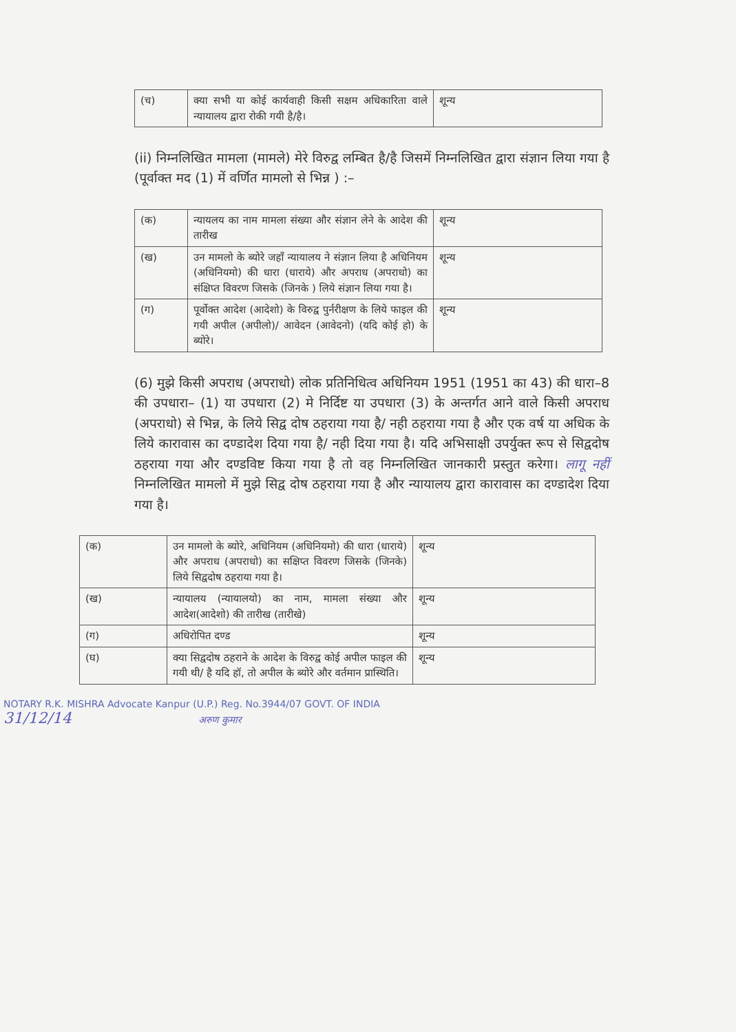| (च) | क्या सभी या कोई कार्यवाही किसी सक्षम अधिकारिता वाले न्यायालय द्वारा रोकी गयी है/है। | शून्य |
(ii) निम्नलिखित मामला (मामले) मेरे विरुद्व लम्बित है/है जिसमें निम्नलिखित द्वारा संज्ञान लिया गया है (पूर्वाक्त मद (1) में वर्णित मामलो से भिन्न ) :–
| (क) | न्यायलय का नाम मामला संख्या और संज्ञान लेने के आदेश की तारीख | शून्य |
| (ख) | उन मामलो के ब्योरे जहाँ न्यायालय ने संज्ञान लिया है अधिनियम (अधिनियमो) की धारा (धाराये) और अपराध (अपराधो) का संक्षिप्त विवरण जिसके (जिनके ) लिये संज्ञान लिया गया है। | शून्य |
| (ग) | पूर्वोक्त आदेश (आदेशो) के विरुद्व पुर्नरीक्षण के लिये फाइल की गयी अपील (अपीलो)/ आवेदन (आवेदनो) (यदि कोई हो) के ब्योरे। | शून्य |
(6) मुझे किसी अपराध (अपराधो) लोक प्रतिनिधित्व अधिनियम 1951 (1951 का 43) की धारा–8 की उपधारा– (1) या उपधारा (2) मे निर्दिष्ट या उपधारा (3) के अन्तर्गत आने वाले किसी अपराध (अपराधो) से भिन्न, के लिये सिद्व दोष ठहराया गया है/ नही ठहराया गया है और एक वर्ष या अधिक के लिये कारावास का दण्डादेश दिया गया है/ नही दिया गया है। यदि अभिसाक्षी उपर्युक्त रूप से सिद्वदोष ठहराया गया और दण्डविष्ट किया गया है तो वह निम्नलिखित जानकारी प्रस्तुत करेगा। लागू नहीं निम्नलिखित मामलो में मुझे सिद्व दोष ठहराया गया है और न्यायालय द्वारा कारावास का दण्डादेश दिया गया है।
| (क) | उन मामलो के ब्योरे, अधिनियम (अधिनियमो) की धारा (धाराये) और अपराध (अपराधो) का सक्षिप्त विवरण जिसके (जिनके) लिये सिद्वदोष ठहराया गया है। | शून्य |
| (ख) | न्यायालय (न्यायालयो) का नाम, मामला संख्या और आदेश(आदेशो) की तारीख (तारीखे) | शून्य |
| (ग) | अधिरोपित दण्ड | शून्य |
| (घ) | क्या सिद्वदोष ठहराने के आदेश के विरुद्व कोई अपील फाइल की गयी थी/ है यदि हॉ, तो अपील के ब्योरे और वर्तमान प्रास्थिति। | शून्य |
NOTARY R.K. MISHRA Advocate Kanpur (U.P.) Reg. No.3944/07 GOVT. OF INDIA
31/12/14 अरुण कुमार